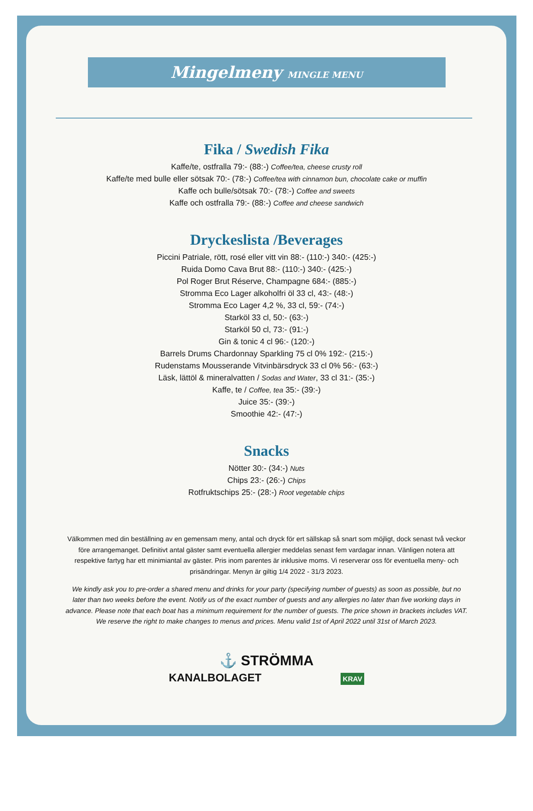Mingelmeny MINGLE MENU
Fika / Swedish Fika
Kaffe/te, ostfralla 79:- (88:-) Coffee/tea, cheese crusty roll
Kaffe/te med bulle eller sötsak 70:- (78:-) Coffee/tea with cinnamon bun, chocolate cake or muffin
Kaffe och bulle/sötsak 70:- (78:-) Coffee and sweets
Kaffe och ostfralla 79:- (88:-) Coffee and cheese sandwich
Dryckeslista /Beverages
Piccini Patriale, rött, rosé eller vitt vin 88:- (110:-) 340:- (425:-)
Ruida Domo Cava Brut 88:- (110:-) 340:- (425:-)
Pol Roger Brut Réserve, Champagne 684:- (885:-)
Stromma Eco Lager alkoholfri öl 33 cl, 43:- (48:-)
Stromma Eco Lager 4,2 %, 33 cl, 59:- (74:-)
Starköl 33 cl, 50:- (63:-)
Starköl 50 cl, 73:- (91:-)
Gin & tonic 4 cl 96:- (120:-)
Barrels Drums Chardonnay Sparkling 75 cl 0% 192:- (215:-)
Rudenstams Mousserande Vitvinbärsdryck 33 cl 0% 56:- (63:-)
Läsk, lättöl & mineralvatten / Sodas and Water, 33 cl 31:- (35:-)
Kaffe, te / Coffee, tea 35:- (39:-)
Juice 35:- (39:-)
Smoothie 42:- (47:-)
Snacks
Nötter 30:- (34:-) Nuts
Chips 23:- (26:-) Chips
Rotfruktschips 25:- (28:-) Root vegetable chips
Välkommen med din beställning av en gemensam meny, antal och dryck för ert sällskap så snart som möjligt, dock senast två veckor före arrangemanget. Definitivt antal gäster samt eventuella allergier meddelas senast fem vardagar innan. Vänligen notera att respektive fartyg har ett minimiantal av gäster. Pris inom parentes är inklusive moms. Vi reserverar oss för eventuella meny- och prisändringar. Menyn är giltig 1/4 2022 - 31/3 2023.
We kindly ask you to pre-order a shared menu and drinks for your party (specifying number of guests) as soon as possible, but no later than two weeks before the event. Notify us of the exact number of guests and any allergies no later than five working days in advance. Please note that each boat has a minimum requirement for the number of guests. The price shown in brackets includes VAT. We reserve the right to make changes to menus and prices. Menu valid 1st of April 2022 until 31st of March 2023.
⚓ STRÖMMA
KANALBOLAGET KRAV